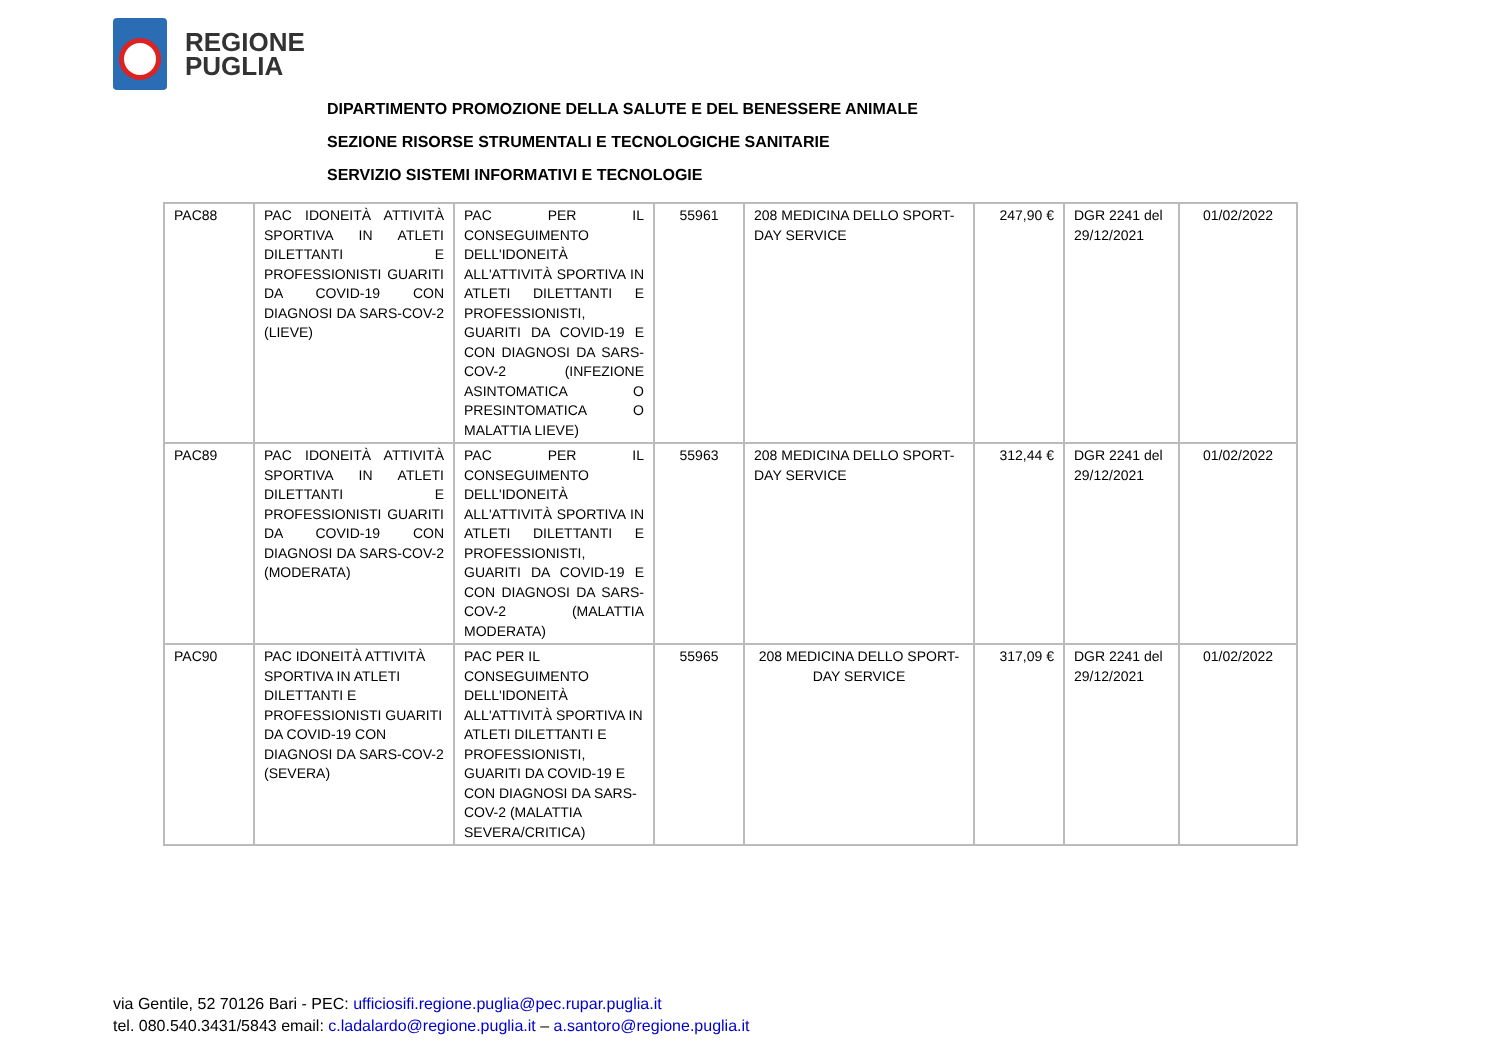REGIONE
PUGLIA
DIPARTIMENTO PROMOZIONE DELLA SALUTE E DEL BENESSERE ANIMALE
SEZIONE RISORSE STRUMENTALI E TECNOLOGICHE SANITARIE
SERVIZIO SISTEMI INFORMATIVI E TECNOLOGIE
| PAC88 | PAC IDONEITÀ ATTIVITÀ SPORTIVA IN ATLETI DILETTANTI E PROFESSIONISTI GUARITI DA COVID-19 CON DIAGNOSI DA SARS-COV-2 (LIEVE) | PAC PER IL CONSEGUIMENTO DELL'IDONEITÀ ALL'ATTIVITÀ SPORTIVA IN ATLETI DILETTANTI E PROFESSIONISTI, GUARITI DA COVID-19 E CON DIAGNOSI DA SARS-COV-2 (INFEZIONE ASINTOMATICA O PRESINTOMATICA O MALATTIA LIEVE) | 55961 | 208 MEDICINA DELLO SPORT-DAY SERVICE | 247,90 € | DGR 2241 del 29/12/2021 | 01/02/2022 |
| PAC89 | PAC IDONEITÀ ATTIVITÀ SPORTIVA IN ATLETI DILETTANTI E PROFESSIONISTI GUARITI DA COVID-19 CON DIAGNOSI DA SARS-COV-2 (MODERATA) | PAC PER IL CONSEGUIMENTO DELL'IDONEITÀ ALL'ATTIVITÀ SPORTIVA IN ATLETI DILETTANTI E PROFESSIONISTI, GUARITI DA COVID-19 E CON DIAGNOSI DA SARS-COV-2 (MALATTIA MODERATA) | 55963 | 208 MEDICINA DELLO SPORT-DAY SERVICE | 312,44 € | DGR 2241 del 29/12/2021 | 01/02/2022 |
| PAC90 | PAC IDONEITÀ ATTIVITÀ SPORTIVA IN ATLETI DILETTANTI E PROFESSIONISTI GUARITI DA COVID-19 CON DIAGNOSI DA SARS-COV-2 (SEVERA) | PAC PER IL CONSEGUIMENTO DELL'IDONEITÀ ALL'ATTIVITÀ SPORTIVA IN ATLETI DILETTANTI E PROFESSIONISTI, GUARITI DA COVID-19 E CON DIAGNOSI DA SARS-COV-2 (MALATTIA SEVERA/CRITICA) | 55965 | 208 MEDICINA DELLO SPORT-DAY SERVICE | 317,09 € | DGR 2241 del 29/12/2021 | 01/02/2022 |
via Gentile, 52 70126 Bari - PEC: ufficiosifi.regione.puglia@pec.rupar.puglia.it
tel. 080.540.3431/5843 email: c.ladalardo@regione.puglia.it – a.santoro@regione.puglia.it